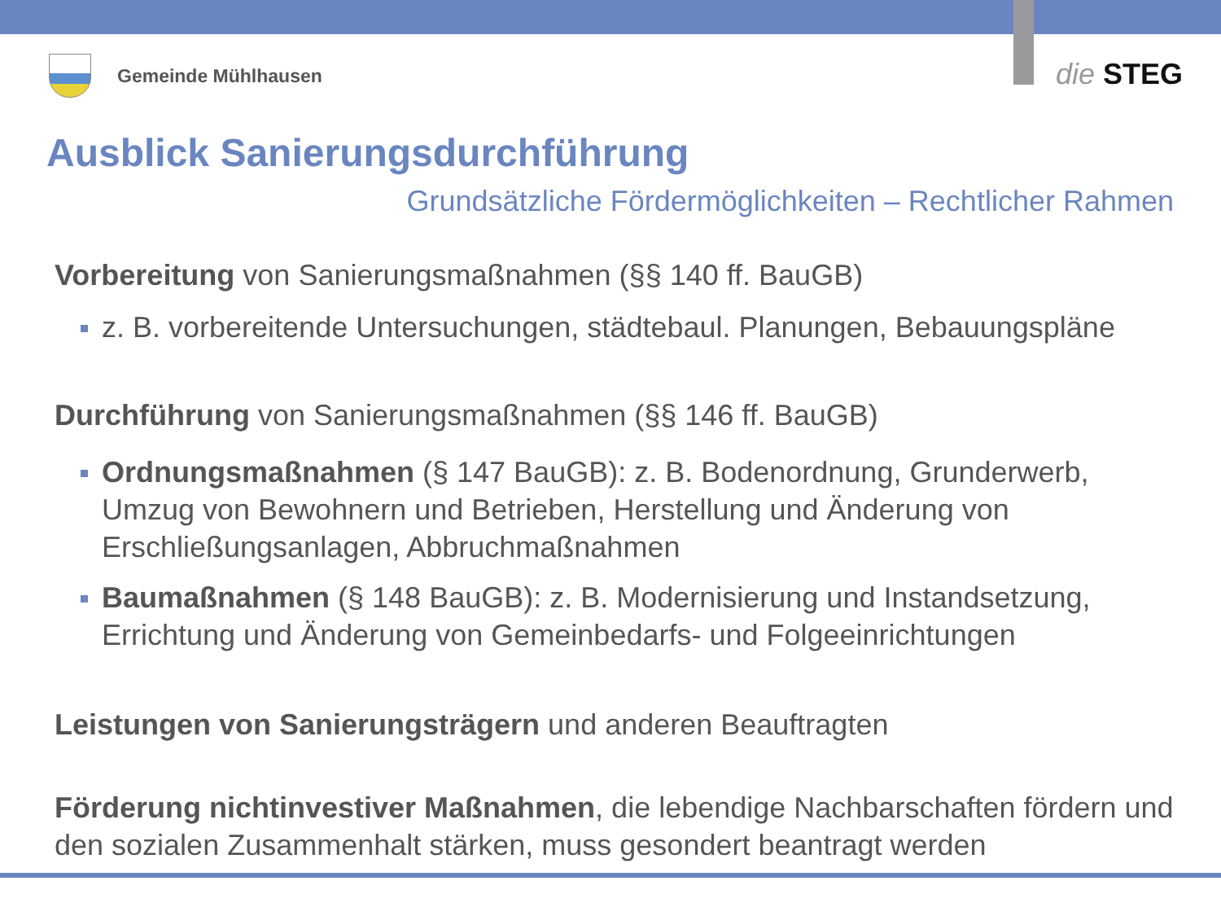Gemeinde Mühlhausen die STEG
Ausblick Sanierungsdurchführung
Grundsätzliche Fördermöglichkeiten – Rechtlicher Rahmen
Vorbereitung von Sanierungsmaßnahmen (§§ 140 ff. BauGB)
z. B. vorbereitende Untersuchungen, städtebaul. Planungen, Bebauungspläne
Durchführung von Sanierungsmaßnahmen (§§ 146 ff. BauGB)
Ordnungsmaßnahmen (§ 147 BauGB): z. B. Bodenordnung, Grunderwerb, Umzug von Bewohnern und Betrieben, Herstellung und Änderung von Erschließungsanlagen, Abbruchmaßnahmen
Baumaßnahmen (§ 148 BauGB): z. B. Modernisierung und Instandsetzung, Errichtung und Änderung von Gemeinbedarfs- und Folgeeinrichtungen
Leistungen von Sanierungsträgern und anderen Beauftragten
Förderung nichtinvestiver Maßnahmen, die lebendige Nachbarschaften fördern und den sozialen Zusammenhalt stärken, muss gesondert beantragt werden